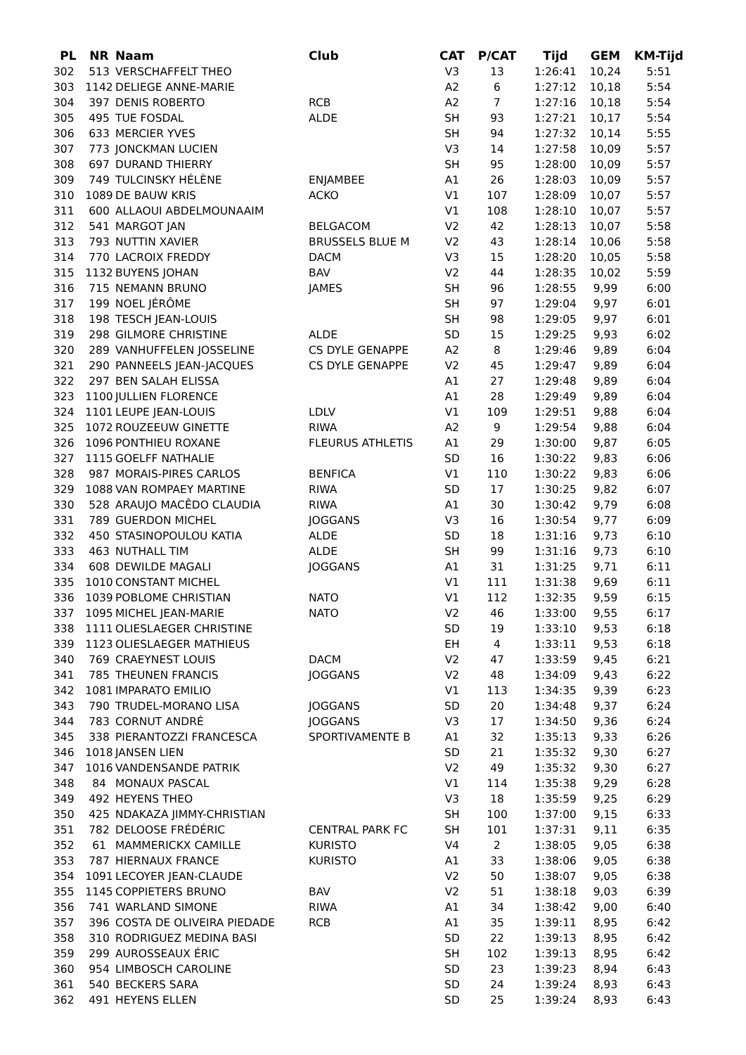| PL | NR | Naam | Club | CAT | P/CAT | Tijd | GEM | KM-Tijd |
| --- | --- | --- | --- | --- | --- | --- | --- | --- |
| 302 | 513 | VERSCHAFFELT THEO | | V3 | 13 | 1:26:41 | 10,24 | 5:51 |
| 303 | 1142 | DELIEGE ANNE-MARIE | | A2 | 6 | 1:27:12 | 10,18 | 5:54 |
| 304 | 397 | DENIS ROBERTO | RCB | A2 | 7 | 1:27:16 | 10,18 | 5:54 |
| 305 | 495 | TUE FOSDAL | ALDE | SH | 93 | 1:27:21 | 10,17 | 5:54 |
| 306 | 633 | MERCIER YVES | | SH | 94 | 1:27:32 | 10,14 | 5:55 |
| 307 | 773 | JONCKMAN LUCIEN | | V3 | 14 | 1:27:58 | 10,09 | 5:57 |
| 308 | 697 | DURAND THIERRY | | SH | 95 | 1:28:00 | 10,09 | 5:57 |
| 309 | 749 | TULCINSKY HÉLÈNE | ENJAMBEE | A1 | 26 | 1:28:03 | 10,09 | 5:57 |
| 310 | 1089 | DE BAUW KRIS | ACKO | V1 | 107 | 1:28:09 | 10,07 | 5:57 |
| 311 | 600 | ALLAOUI ABDELMOUNAAIM | | V1 | 108 | 1:28:10 | 10,07 | 5:57 |
| 312 | 541 | MARGOT JAN | BELGACOM | V2 | 42 | 1:28:13 | 10,07 | 5:58 |
| 313 | 793 | NUTTIN XAVIER | BRUSSELS BLUE M | V2 | 43 | 1:28:14 | 10,06 | 5:58 |
| 314 | 770 | LACROIX FREDDY | DACM | V3 | 15 | 1:28:20 | 10,05 | 5:58 |
| 315 | 1132 | BUYENS JOHAN | BAV | V2 | 44 | 1:28:35 | 10,02 | 5:59 |
| 316 | 715 | NEMANN BRUNO | JAMES | SH | 96 | 1:28:55 | 9,99 | 6:00 |
| 317 | 199 | NOEL JÉRÔME | | SH | 97 | 1:29:04 | 9,97 | 6:01 |
| 318 | 198 | TESCH JEAN-LOUIS | | SH | 98 | 1:29:05 | 9,97 | 6:01 |
| 319 | 298 | GILMORE CHRISTINE | ALDE | SD | 15 | 1:29:25 | 9,93 | 6:02 |
| 320 | 289 | VANHUFFELEN JOSSELINE | CS DYLE GENAPPE | A2 | 8 | 1:29:46 | 9,89 | 6:04 |
| 321 | 290 | PANNEELS JEAN-JACQUES | CS DYLE GENAPPE | V2 | 45 | 1:29:47 | 9,89 | 6:04 |
| 322 | 297 | BEN SALAH ELISSA | | A1 | 27 | 1:29:48 | 9,89 | 6:04 |
| 323 | 1100 | JULLIEN FLORENCE | | A1 | 28 | 1:29:49 | 9,89 | 6:04 |
| 324 | 1101 | LEUPE JEAN-LOUIS | LDLV | V1 | 109 | 1:29:51 | 9,88 | 6:04 |
| 325 | 1072 | ROUZEEUW GINETTE | RIWA | A2 | 9 | 1:29:54 | 9,88 | 6:04 |
| 326 | 1096 | PONTHIEU ROXANE | FLEURUS ATHLETIS | A1 | 29 | 1:30:00 | 9,87 | 6:05 |
| 327 | 1115 | GOELFF NATHALIE | | SD | 16 | 1:30:22 | 9,83 | 6:06 |
| 328 | 987 | MORAIS-PIRES CARLOS | BENFICA | V1 | 110 | 1:30:22 | 9,83 | 6:06 |
| 329 | 1088 | VAN ROMPAEY MARTINE | RIWA | SD | 17 | 1:30:25 | 9,82 | 6:07 |
| 330 | 528 | ARAUJO MACÊDO CLAUDIA | RIWA | A1 | 30 | 1:30:42 | 9,79 | 6:08 |
| 331 | 789 | GUERDON MICHEL | JOGGANS | V3 | 16 | 1:30:54 | 9,77 | 6:09 |
| 332 | 450 | STASINOPOULOU KATIA | ALDE | SD | 18 | 1:31:16 | 9,73 | 6:10 |
| 333 | 463 | NUTHALL TIM | ALDE | SH | 99 | 1:31:16 | 9,73 | 6:10 |
| 334 | 608 | DEWILDE MAGALI | JOGGANS | A1 | 31 | 1:31:25 | 9,71 | 6:11 |
| 335 | 1010 | CONSTANT MICHEL | | V1 | 111 | 1:31:38 | 9,69 | 6:11 |
| 336 | 1039 | POBLOME CHRISTIAN | NATO | V1 | 112 | 1:32:35 | 9,59 | 6:15 |
| 337 | 1095 | MICHEL JEAN-MARIE | NATO | V2 | 46 | 1:33:00 | 9,55 | 6:17 |
| 338 | 1111 | OLIESLAEGER CHRISTINE | | SD | 19 | 1:33:10 | 9,53 | 6:18 |
| 339 | 1123 | OLIESLAEGER MATHIEUS | | EH | 4 | 1:33:11 | 9,53 | 6:18 |
| 340 | 769 | CRAEYNEST LOUIS | DACM | V2 | 47 | 1:33:59 | 9,45 | 6:21 |
| 341 | 785 | THEUNEN FRANCIS | JOGGANS | V2 | 48 | 1:34:09 | 9,43 | 6:22 |
| 342 | 1081 | IMPARATO EMILIO | | V1 | 113 | 1:34:35 | 9,39 | 6:23 |
| 343 | 790 | TRUDEL-MORANO LISA | JOGGANS | SD | 20 | 1:34:48 | 9,37 | 6:24 |
| 344 | 783 | CORNUT ANDRÉ | JOGGANS | V3 | 17 | 1:34:50 | 9,36 | 6:24 |
| 345 | 338 | PIERANTOZZI FRANCESCA | SPORTIVAMENTE B | A1 | 32 | 1:35:13 | 9,33 | 6:26 |
| 346 | 1018 | JANSEN LIEN | | SD | 21 | 1:35:32 | 9,30 | 6:27 |
| 347 | 1016 | VANDENSANDE PATRIK | | V2 | 49 | 1:35:32 | 9,30 | 6:27 |
| 348 | 84 | MONAUX PASCAL | | V1 | 114 | 1:35:38 | 9,29 | 6:28 |
| 349 | 492 | HEYENS THEO | | V3 | 18 | 1:35:59 | 9,25 | 6:29 |
| 350 | 425 | NDAKAZA JIMMY-CHRISTIAN | | SH | 100 | 1:37:00 | 9,15 | 6:33 |
| 351 | 782 | DELOOSE FRÉDÉRIC | CENTRAL PARK FC | SH | 101 | 1:37:31 | 9,11 | 6:35 |
| 352 | 61 | MAMMERICKX CAMILLE | KURISTO | V4 | 2 | 1:38:05 | 9,05 | 6:38 |
| 353 | 787 | HIERNAUX FRANCE | KURISTO | A1 | 33 | 1:38:06 | 9,05 | 6:38 |
| 354 | 1091 | LECOYER JEAN-CLAUDE | | V2 | 50 | 1:38:07 | 9,05 | 6:38 |
| 355 | 1145 | COPPIETERS BRUNO | BAV | V2 | 51 | 1:38:18 | 9,03 | 6:39 |
| 356 | 741 | WARLAND SIMONE | RIWA | A1 | 34 | 1:38:42 | 9,00 | 6:40 |
| 357 | 396 | COSTA DE OLIVEIRA PIEDADE | RCB | A1 | 35 | 1:39:11 | 8,95 | 6:42 |
| 358 | 310 | RODRIGUEZ MEDINA BASI | | SD | 22 | 1:39:13 | 8,95 | 6:42 |
| 359 | 299 | AUROSSEAUX ÉRIC | | SH | 102 | 1:39:13 | 8,95 | 6:42 |
| 360 | 954 | LIMBOSCH CAROLINE | | SD | 23 | 1:39:23 | 8,94 | 6:43 |
| 361 | 540 | BECKERS SARA | | SD | 24 | 1:39:24 | 8,93 | 6:43 |
| 362 | 491 | HEYENS ELLEN | | SD | 25 | 1:39:24 | 8,93 | 6:43 |